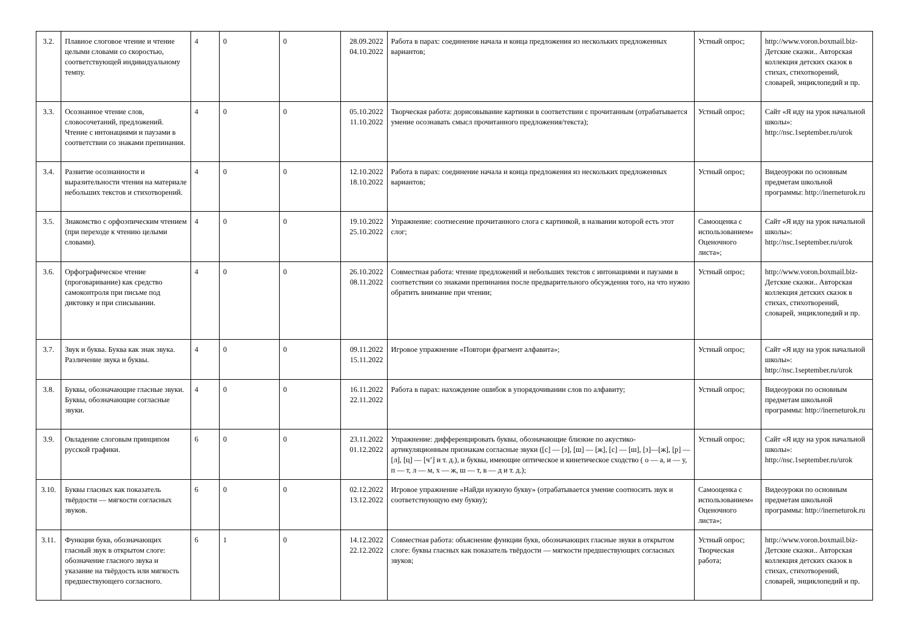| 3.2. | Плавное слоговое чтение и чтение целыми словами со скоростью, соответствующей индивидуальному темпу. | 4 | 0 | 0 | 28.09.2022 04.10.2022 | Работа в парах: соединение начала и конца предложения из нескольких предложенных вариантов; | Устный опрос; | http://www.voron.boxmail.biz- Детские сказки.. Авторская коллекция детских сказок в стихах, стихотворений, словарей, энциклопедий и пр. |
| 3.3. | Осознанное чтение слов, словосочетаний, предложений. Чтение с интонациями и паузами в соответствии со знаками препинания. | 4 | 0 | 0 | 05.10.2022 11.10.2022 | Творческая работа: дорисовывание картинки в соответствии с прочитанным (отрабатывается умение осознавать смысл прочитанного предложения/текста); | Устный опрос; | Сайт «Я иду на урок начальной школы»: http://nsc.1september.ru/urok |
| 3.4. | Развитие осознанности и выразительности чтения на материале небольших текстов и стихотворений. | 4 | 0 | 0 | 12.10.2022 18.10.2022 | Работа в парах: соединение начала и конца предложения из нескольких предложенных вариантов; | Устный опрос; | Видеоуроки по основным предметам школьной программы: http://inerneturok.ru |
| 3.5. | Знакомство с орфоэпическим чтением (при переходе к чтению целыми словами). | 4 | 0 | 0 | 19.10.2022 25.10.2022 | Упражнение: соотнесение прочитанного слога с картинкой, в названии которой есть этот слог; | Самооценка с использованием« Оценочного листа»; | Сайт «Я иду на урок начальной школы»: http://nsc.1september.ru/urok |
| 3.6. | Орфографическое чтение (проговаривание) как средство самоконтроля при письме под диктовку и при списывании. | 4 | 0 | 0 | 26.10.2022 08.11.2022 | Совместная работа: чтение предложений и небольших текстов с интонациями и паузами в соответствии со знаками препинания после предварительного обсуждения того, на что нужно обратить внимание при чтении; | Устный опрос; | http://www.voron.boxmail.biz- Детские сказки.. Авторская коллекция детских сказок в стихах, стихотворений, словарей, энциклопедий и пр. |
| 3.7. | Звук и буква. Буква как знак звука. Различение звука и буквы. | 4 | 0 | 0 | 09.11.2022 15.11.2022 | Игровое упражнение «Повтори фрагмент алфавита»; | Устный опрос; | Сайт «Я иду на урок начальной школы»: http://nsc.1september.ru/urok |
| 3.8. | Буквы, обозначающие гласные звуки. Буквы, обозначающие согласные звуки. | 4 | 0 | 0 | 16.11.2022 22.11.2022 | Работа в парах: нахождение ошибок в упорядочивании слов по алфавиту; | Устный опрос; | Видеоуроки по основным предметам школьной программы: http://inerneturok.ru |
| 3.9. | Овладение слоговым принципом русской графики. | 6 | 0 | 0 | 23.11.2022 01.12.2022 | Упражнение: дифференцировать буквы, обозначающие близкие по акустико-артикуляционным признакам согласные звуки ([с] — [з], [ш] — [ж], [с] — [ш], [з]—[ж], [р] — [л], [ц] — [ч’] и т. д.), и буквы, имеющие оптическое и кинетическое сходство ( о — а, и — у, п — т, л — м, х — ж, ш — т, в — д и т. д.); | Устный опрос; | Сайт «Я иду на урок начальной школы»: http://nsc.1september.ru/urok |
| 3.10. | Буквы гласных как показатель твёрдости — мягкости согласных звуков. | 6 | 0 | 0 | 02.12.2022 13.12.2022 | Игровое упражнение «Найди нужную букву» (отрабатывается умение соотносить звук и соответствующую ему букву); | Самооценка с использованием« Оценочного листа»; | Видеоуроки по основным предметам школьной программы: http://inerneturok.ru |
| 3.11. | Функции букв, обозначающих гласный звук в открытом слоге: обозначение гласного звука и указание на твёрдость или мягкость предшествующего согласного. | 6 | 1 | 0 | 14.12.2022 22.12.2022 | Совместная работа: объяснение функции букв, обозначающих гласные звуки в открытом слоге: буквы гласных как показатель твёрдости — мягкости предшествующих согласных звуков; | Устный опрос; Творческая работа; | http://www.voron.boxmail.biz- Детские сказки.. Авторская коллекция детских сказок в стихах, стихотворений, словарей, энциклопедий и пр. |